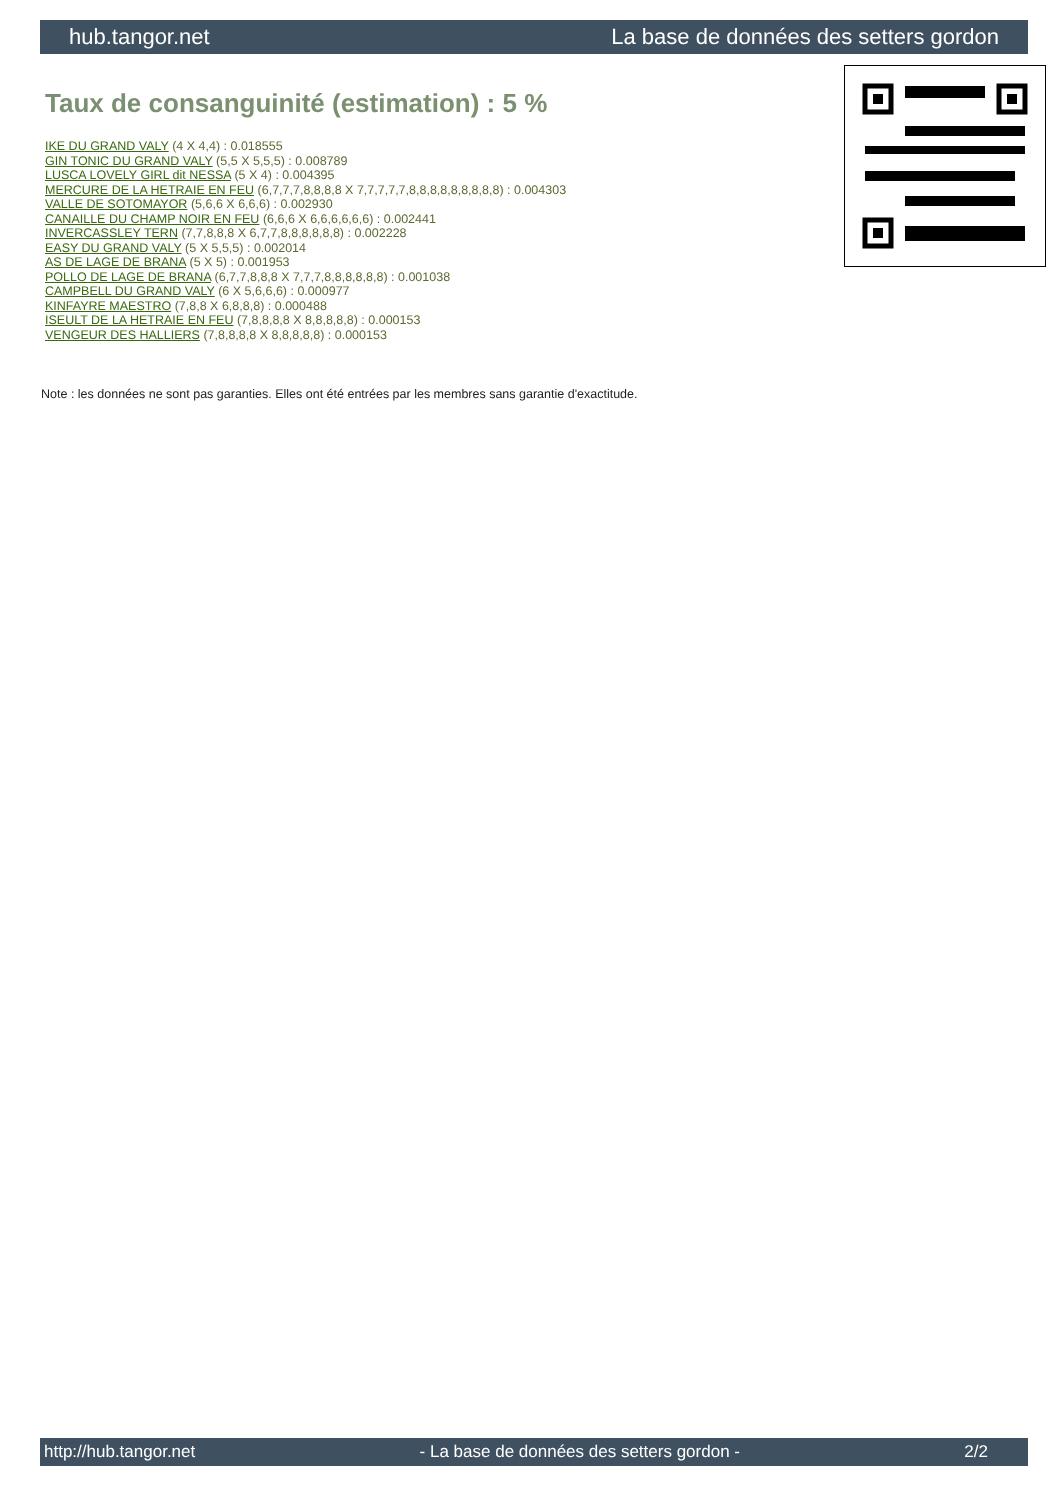hub.tangor.net La base de données des setters gordon
Taux de consanguinité (estimation) : 5 %
IKE DU GRAND VALY (4 X 4,4) : 0.018555
GIN TONIC DU GRAND VALY (5,5 X 5,5,5) : 0.008789
LUSCA LOVELY GIRL dit NESSA (5 X 4) : 0.004395
MERCURE DE LA HETRAIE EN FEU (6,7,7,7,8,8,8,8 X 7,7,7,7,7,8,8,8,8,8,8,8,8,8) : 0.004303
VALLE DE SOTOMAYOR (5,6,6 X 6,6,6) : 0.002930
CANAILLE DU CHAMP NOIR EN FEU (6,6,6 X 6,6,6,6,6,6) : 0.002441
INVERCASSLEY TERN (7,7,8,8,8 X 6,7,7,8,8,8,8,8,8) : 0.002228
EASY DU GRAND VALY (5 X 5,5,5) : 0.002014
AS DE LAGE DE BRANA (5 X 5) : 0.001953
POLLO DE LAGE DE BRANA (6,7,7,8,8,8 X 7,7,7,8,8,8,8,8,8) : 0.001038
CAMPBELL DU GRAND VALY (6 X 5,6,6,6) : 0.000977
KINFAYRE MAESTRO (7,8,8 X 6,8,8,8) : 0.000488
ISEULT DE LA HETRAIE EN FEU (7,8,8,8,8 X 8,8,8,8,8) : 0.000153
VENGEUR DES HALLIERS (7,8,8,8,8 X 8,8,8,8,8) : 0.000153
Note : les données ne sont pas garanties. Elles ont été entrées par les membres sans garantie d'exactitude.
http://hub.tangor.net - La base de données des setters gordon - 2/2